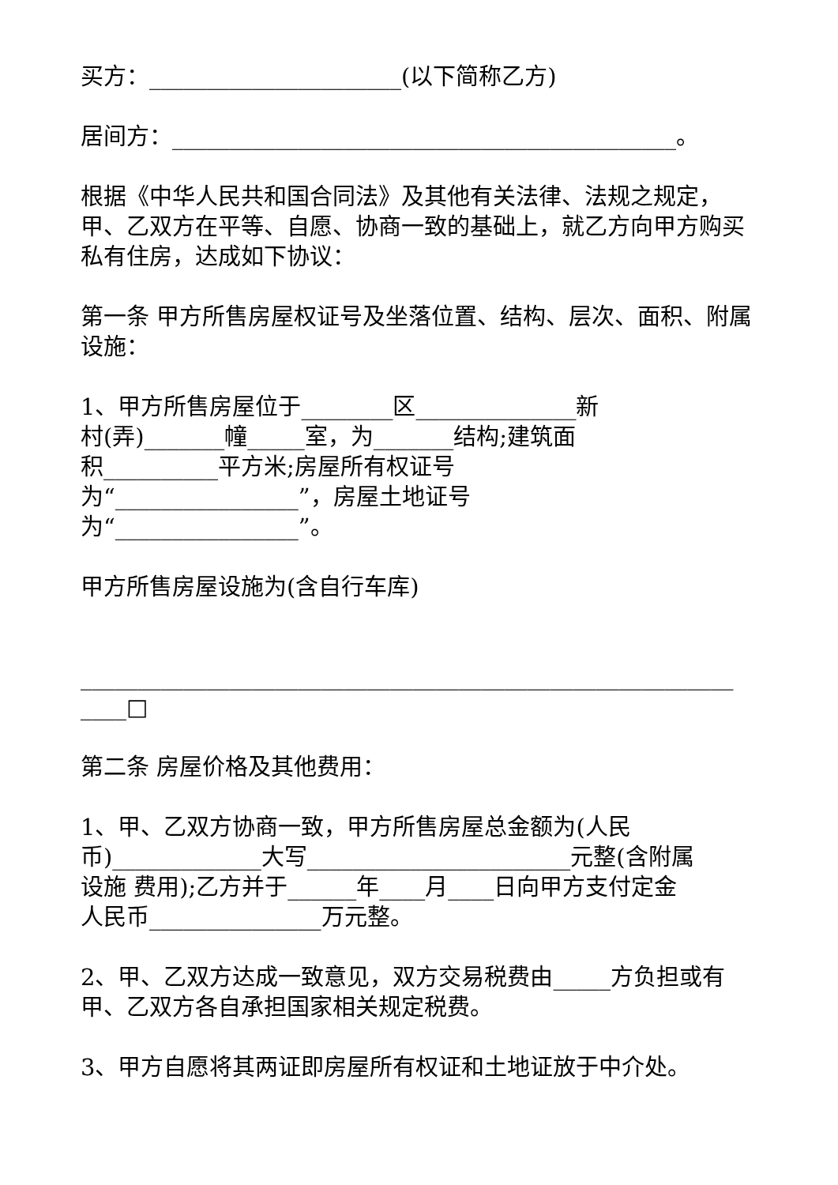买方：______________________(以下简称乙方)
居间方：____________________________________________。
根据《中华人民共和国合同法》及其他有关法律、法规之规定，甲、乙双方在平等、自愿、协商一致的基础上，就乙方向甲方购买私有住房，达成如下协议：
第一条 甲方所售房屋权证号及坐落位置、结构、层次、面积、附属设施：
1、甲方所售房屋位于________区______________新
村(弄)_______幢_____室，为_______结构;建筑面
积__________平方米;房屋所有权证号
为“________________”，房屋土地证号
为“________________”。
甲方所售房屋设施为(含自行车库)
_________________________________________________________
____□
第二条 房屋价格及其他费用：
1、甲、乙双方协商一致，甲方所售房屋总金额为(人民
币)_____________大写_______________________元整(含附属
设施 费用);乙方并于______年____月____日向甲方支付定金
人民币_______________万元整。
2、甲、乙双方达成一致意见，双方交易税费由_____方负担或有甲、乙双方各自承担国家相关规定税费。
3、甲方自愿将其两证即房屋所有权证和土地证放于中介处。